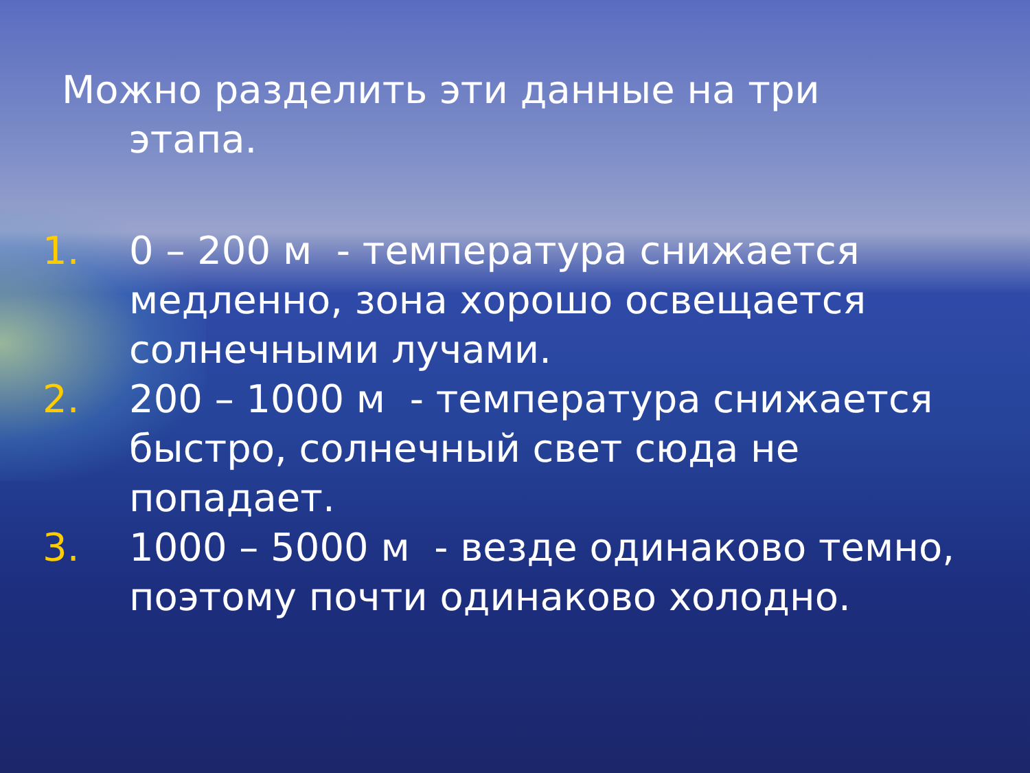Можно разделить эти данные на три
этапа.
1. 0 – 200 м - температура снижается медленно, зона хорошо освещается солнечными лучами.
2. 200 – 1000 м - температура снижается быстро, солнечный свет сюда не попадает.
3. 1000 – 5000 м - везде одинаково темно, поэтому почти одинаково холодно.